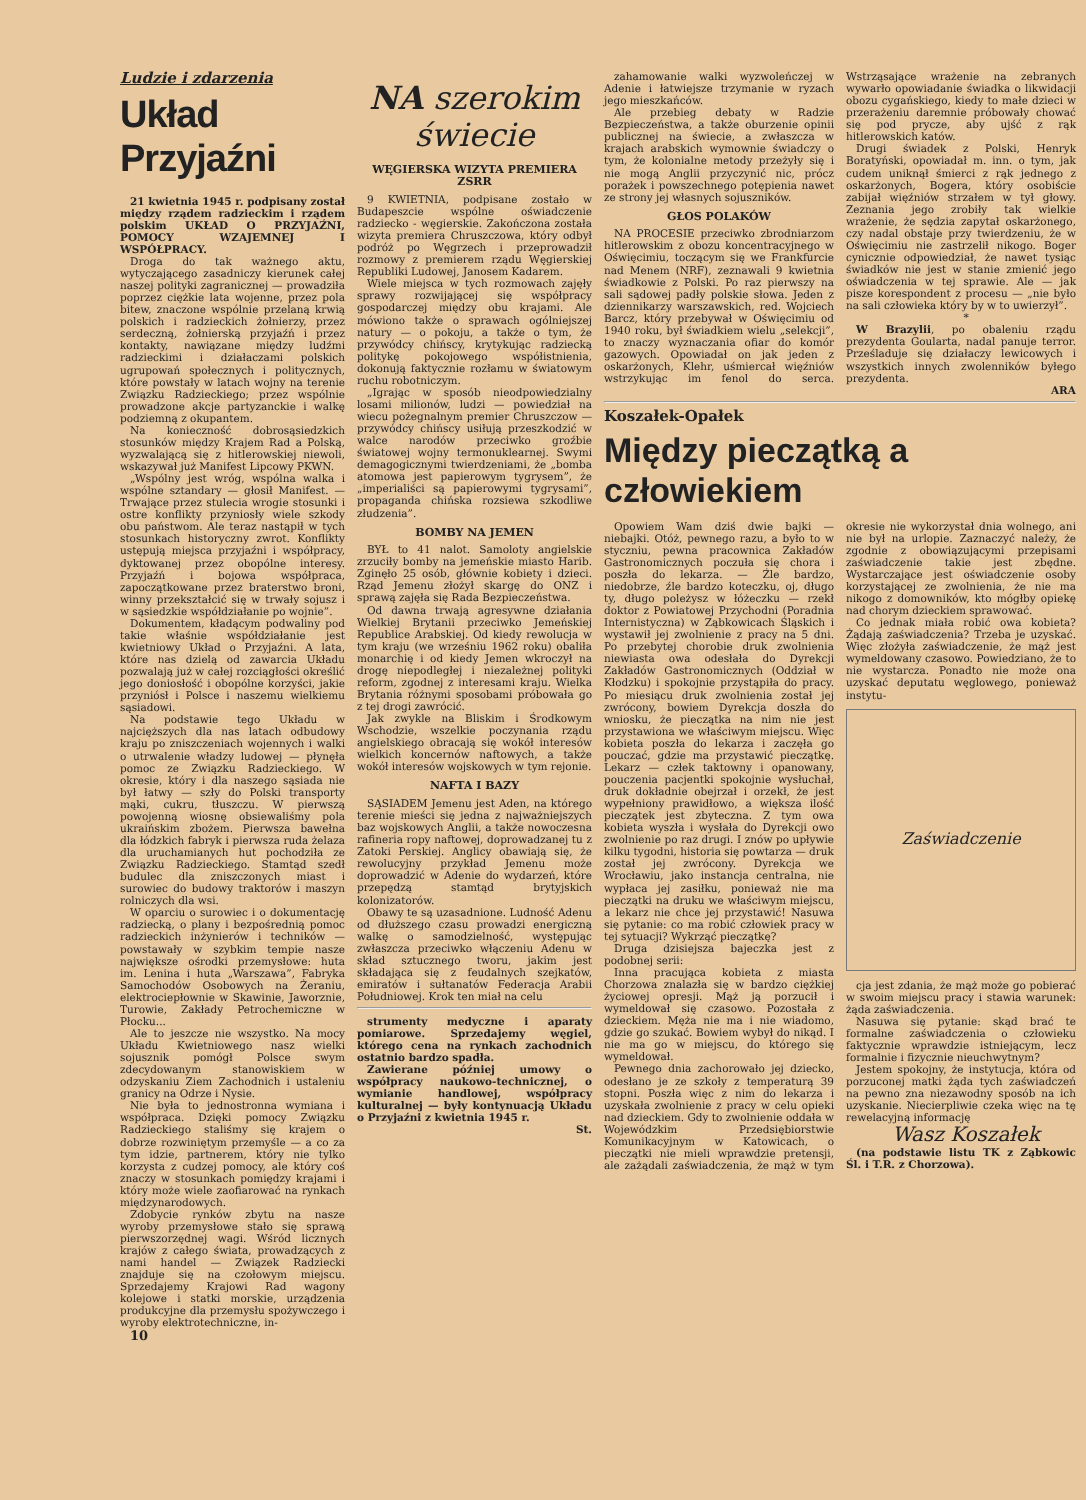Ludzie i zdarzenia
Układ Przyjaźni
21 kwietnia 1945 r. podpisany został między rządem radzieckim i rządem polskim UKŁAD O PRZYJAŹNI, POMOCY WZAJEMNEJ I WSPÓŁPRACY.
Droga do tak ważnego aktu, wytyczającego zasadniczy kierunek całej naszej polityki zagranicznej — prowadziła poprzez ciężkie lata wojenne, przez pola bitew, znaczone wspólnie przelaną krwią polskich i radzieckich żołnierzy, przez serdeczną, żołnierską przyjaźń i przez kontakty, nawiązane między ludźmi radzieckimi i działaczami polskich ugrupowań społecznych i politycznych, które powstały w latach wojny na terenie Związku Radzieckiego; przez wspólnie prowadzone akcje partyzanckie i walkę podziemną z okupantem.
Na konieczność dobrosąsiedzkich stosunków między Krajem Rad a Polską, wyzwalającą się z hitlerowskiej niewoli, wskazywał już Manifest Lipcowy PKWN.
„Wspólny jest wróg, wspólna walka i wspólne sztandary — głosił Manifest. — Trwające przez stulecia wrogie stosunki i ostre konflikty przyniosły wiele szkody obu państwom. Ale teraz nastąpił w tych stosunkach historyczny zwrot. Konflikty ustępują miejsca przyjaźni i współpracy, dyktowanej przez obopólne interesy. Przyjaźń i bojowa współpraca, zapoczątkowane przez braterstwo broni, winny przekształcić się w trwały sojusz i w sąsiedzkie współdziałanie po wojnie”.
Dokumentem, kładącym podwaliny pod takie właśnie współdziałanie jest kwietniowy Układ o Przyjaźni. A lata, które nas dzielą od zawarcia Układu pozwalają już w całej rozciągłości określić jego doniosłość i obopólne korzyści, jakie przyniósł i Polsce i naszemu wielkiemu sąsiadowi.
Na podstawie tego Układu w najcięższych dla nas latach odbudowy kraju po zniszczeniach wojennych i walki o utrwalenie władzy ludowej — płynęła pomoc ze Związku Radzieckiego. W okresie, który i dla naszego sąsiada nie był łatwy — szły do Polski transporty mąki, cukru, tłuszczu. W pierwszą powojenną wiosnę obsiewaliśmy pola ukraińskim zbożem. Pierwsza bawełna dla łódzkich fabryk i pierwsza ruda żelaza dla uruchamianych hut pochodziła ze Związku Radzieckiego. Stamtąd szedł budulec dla zniszczonych miast i surowiec do budowy traktorów i maszyn rolniczych dla wsi.
W oparciu o surowiec i o dokumentację radziecką, o plany i bezpośrednią pomoc radzieckich inżynierów i techników — powstawały w szybkim tempie nasze największe ośrodki przemysłowe: huta im. Lenina i huta „Warszawa”, Fabryka Samochodów Osobowych na Żeraniu, elektrociepłownie w Skawinie, Jaworznie, Turowie, Zakłady Petrochemiczne w Płocku...
Ale to jeszcze nie wszystko. Na mocy Układu Kwietniowego nasz wielki sojusznik pomógł Polsce swym zdecydowanym stanowiskiem w odzyskaniu Ziem Zachodnich i ustaleniu granicy na Odrze i Nysie.
Nie była to jednostronna wymiana i współpraca. Dzięki pomocy Związku Radzieckiego staliśmy się krajem o dobrze rozwiniętym przemyśle — a co za tym idzie, partnerem, który nie tylko korzysta z cudzej pomocy, ale który coś znaczy w stosunkach pomiędzy krajami i który może wiele zaofiarować na rynkach międzynarodowych.
Zdobycie rynków zbytu na nasze wyroby przemysłowe stało się sprawą pierwszorzędnej wagi. Wśród licznych krajów z całego świata, prowadzących z nami handel — Związek Radziecki znajduje się na czołowym miejscu. Sprzedajemy Krajowi Rad wagony kolejowe i statki morskie, urządzenia produkcyjne dla przemysłu spożywczego i wyroby elektrotechniczne, in-
10
NA szerokim świecie
WĘGIERSKA WIZYTA PREMIERA ZSRR
9 KWIETNIA, podpisane zostało w Budapeszcie wspólne oświadczenie radziecko - węgierskie. Zakończona została wizyta premiera Chruszczowa, który odbył podróż po Węgrzech i przeprowadził rozmowy z premierem rządu Węgierskiej Republiki Ludowej, Janosem Kadarem.
Wiele miejsca w tych rozmowach zajęły sprawy rozwijającej się współpracy gospodarczej między obu krajami. Ale mówiono także o sprawach ogólniejszej natury — o pokoju, a także o tym, że przywódcy chińscy, krytykując radziecką politykę pokojowego współistnienia, dokonują faktycznie rozłamu w światowym ruchu robotniczym.
„Igrając w sposób nieodpowiedzialny losami milionów, ludzi — powiedział na wiecu pożegnalnym premier Chruszczow — przywódcy chińscy usiłują przeszkodzić w walce narodów przeciwko groźbie światowej wojny termonuklearnej. Swymi demagogicznymi twierdzeniami, że „bomba atomowa jest papierowym tygrysem”, że „imperialiści są papierowymi tygrysami”, propaganda chińska rozsiewa szkodliwe złudzenia”.
BOMBY NA JEMEN
BYŁ to 41 nalot. Samoloty angielskie zrzuciły bomby na jemeńskie miasto Harib. Zginęło 25 osób, głównie kobiety i dzieci. Rząd Jemenu złożył skargę do ONZ i sprawą zajęła się Rada Bezpieczeństwa.
Od dawna trwają agresywne działania Wielkiej Brytanii przeciwko Jemeńskiej Republice Arabskiej. Od kiedy rewolucja w tym kraju (we wrześniu 1962 roku) obaliła monarchię i od kiedy Jemen wkroczył na drogę niepodległej i niezależnej polityki reform, zgodnej z interesami kraju. Wielka Brytania różnymi sposobami próbowała go z tej drogi zawrócić.
Jak zwykle na Bliskim i Środkowym Wschodzie, wszelkie poczynania rządu angielskiego obracają się wokół interesów wielkich koncernów naftowych, a także wokół interesów wojskowych w tym rejonie.
NAFTA I BAZY
SĄSIADEM Jemenu jest Aden, na którego terenie mieści się jedna z najważniejszych baz wojskowych Anglii, a także nowoczesna rafineria ropy naftowej, doprowadzanej tu z Zatoki Perskiej. Anglicy obawiają się, że rewolucyjny przykład Jemenu może doprowadzić w Adenie do wydarzeń, które przepędzą stamtąd brytyjskich kolonizatorów.
Obawy te są uzasadnione. Ludność Adenu od dłuższego czasu prowadzi energiczną walkę o samodzielność, występując zwłaszcza przeciwko włączeniu Adenu w skład sztucznego tworu, jakim jest składająca się z feudalnych szejkatów, emiratów i sułtanatów Federacja Arabii Południowej. Krok ten miał na celu
strumenty medyczne i aparaty pomiarowe. Sprzedajemy węgiel, którego cena na rynkach zachodnich ostatnio bardzo spadła.
Zawierane później umowy o współpracy naukowo-technicznej, o wymianie handlowej, współpracy kulturalnej — były kontynuacją Układu o Przyjaźni z kwietnia 1945 r.
St.
zahamowanie walki wyzwoleńczej w Adenie i łatwiejsze trzymanie w ryzach jego mieszkańców.
Ale przebieg debaty w Radzie Bezpieczeństwa, a także oburzenie opinii publicznej na świecie, a zwłaszcza w krajach arabskich wymownie świadczy o tym, że kolonialne metody przeżyły się i nie mogą Anglii przyczynić nic, prócz porażek i powszechnego potępienia nawet ze strony jej własnych sojuszników.
GŁOS POLAKÓW
NA PROCESIE przeciwko zbrodniarzom hitlerowskim z obozu koncentracyjnego w Oświęcimiu, toczącym się we Frankfurcie nad Menem (NRF), zeznawali 9 kwietnia świadkowie z Polski. Po raz pierwszy na sali sądowej padły polskie słowa. Jeden z dziennikarzy warszawskich, red. Wojciech Barcz, który przebywał w Oświęcimiu od 1940 roku, był świadkiem wielu „selekcji”, to znaczy wyznaczania ofiar do komór gazowych. Opowiadał on jak jeden z oskarżonych, Klehr, uśmiercał więźniów wstrzykując im fenol do serca. Wstrząsające wrażenie na zebranych wywarło opowiadanie świadka o likwidacji obozu cygańskiego, kiedy to małe dzieci w przerażeniu daremnie próbowały chować się pod prycze, aby ujść z rąk hitlerowskich katów.
Drugi świadek z Polski, Henryk Boratyński, opowiadał m. inn. o tym, jak cudem uniknął śmierci z rąk jednego z oskarżonych, Bogera, który osobiście zabijał więźniów strzałem w tył głowy. Zeznania jego zrobiły tak wielkie wrażenie, że sędzia zapytał oskarżonego, czy nadal obstaje przy twierdzeniu, że w Oświęcimiu nie zastrzelił nikogo. Boger cynicznie odpowiedział, że nawet tysiąc świadków nie jest w stanie zmienić jego oświadczenia w tej sprawie. Ale — jak pisze korespondent z procesu — „nie było na sali człowieka który by w to uwierzył”.
*
W Brazylii, po obaleniu rządu prezydenta Goularta, nadal panuje terror. Prześladuje się działaczy lewicowych i wszystkich innych zwolenników byłego prezydenta.
ARA
Koszałek-Opałek
Między pieczątką a człowiekiem
Opowiem Wam dziś dwie bajki — niebajki. Otóż, pewnego razu, a było to w styczniu, pewna pracownica Zakładów Gastronomicznych poczuła się chora i poszła do lekarza. — Źle bardzo, niedobrze, źle bardzo koteczku, oj, długo ty, długo poleżysz w łóżeczku — rzekł doktor z Powiatowej Przychodni (Poradnia Internistyczna) w Ząbkowicach Śląskich i wystawił jej zwolnienie z pracy na 5 dni. Po przebytej chorobie druk zwolnienia niewiasta owa odesłała do Dyrekcji Zakładów Gastronomicznych (Oddział w Kłodzku) i spokojnie przystąpiła do pracy. Po miesiącu druk zwolnienia został jej zwrócony, bowiem Dyrekcja doszła do wniosku, że pieczątka na nim nie jest przystawiona we właściwym miejscu. Więc kobieta poszła do lekarza i zaczęła go pouczać, gdzie ma przystawić pieczątkę. Lekarz — człek taktowny i opanowany, pouczenia pacjentki spokojnie wysłuchał, druk dokładnie obejrzał i orzekł, że jest wypełniony prawidłowo, a większa ilość pieczątek jest zbyteczna. Z tym owa kobieta wyszła i wysłała do Dyrekcji owo zwolnienie po raz drugi. I znów po upływie kilku tygodni, historia się powtarza — druk został jej zwrócony. Dyrekcja we Wrocławiu, jako instancja centralna, nie wypłaca jej zasiłku, ponieważ nie ma pieczątki na druku we właściwym miejscu, a lekarz nie chce jej przystawić! Nasuwa się pytanie: co ma robić człowiek pracy w tej sytuacji? Wykrząć pieczątkę?
Druga dzisiejsza bajeczka jest z podobnej serii:
Inna pracująca kobieta z miasta Chorzowa znalazła się w bardzo ciężkiej życiowej opresji. Mąż ją porzucił i wymeldował się czasowo. Pozostała z dzieckiem. Męża nie ma i nie wiadomo, gdzie go szukać. Bowiem wybył do nikąd. I nie ma go w miejscu, do którego się wymeldował.
Pewnego dnia zachorowało jej dziecko, odesłano je ze szkoły z temperaturą 39 stopni. Poszła więc z nim do lekarza i uzyskała zwolnienie z pracy w celu opieki nad dzieckiem. Gdy to zwolnienie oddała w Wojewódzkim Przedsiębiorstwie Komunikacyjnym w Katowicach, o pieczątki nie mieli wprawdzie pretensji, ale zażądali zaświadczenia, że mąż w tym okresie nie wykorzystał dnia wolnego, ani nie był na urlopie. Zaznaczyć należy, że zgodnie z obowiązującymi przepisami zaświadczenie takie jest zbędne. Wystarczające jest oświadczenie osoby korzystającej ze zwolnienia, że nie ma nikogo z domowników, kto mógłby opiekę nad chorym dzieckiem sprawować.
Co jednak miała robić owa kobieta? Żądają zaświadczenia? Trzeba je uzyskać. Więc złożyła zaświadczenie, że mąż jest wymeldowany czasowo. Powiedziano, że to nie wystarcza. Ponadto nie może ona uzyskać deputatu węglowego, ponieważ instytu-
Zaświadczenie
cja jest zdania, że mąż może go pobierać w swoim miejscu pracy i stawia warunek: żąda zaświadczenia.
Nasuwa się pytanie: skąd brać te formalne zaświadczenia o człowieku faktycznie wprawdzie istniejącym, lecz formalnie i fizycznie nieuchwytnym?
Jestem spokojny, że instytucja, która od porzuconej matki żąda tych zaświadczeń na pewno zna niezawodny sposób na ich uzyskanie. Niecierpliwie czeka więc na tę rewelacyjną informację
Wasz Koszałek
(na podstawie listu TK z Ząbkowic Śl. i T.R. z Chorzowa).